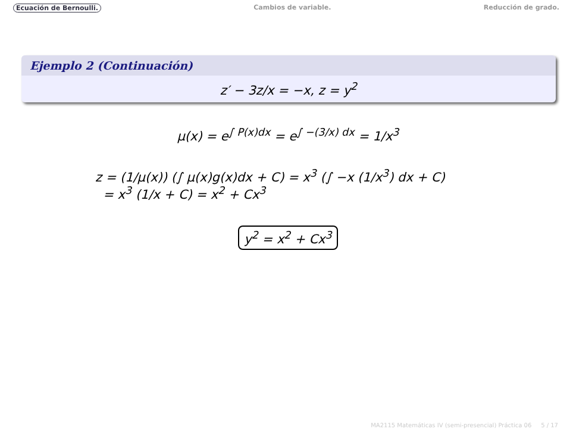Ecuación de Bernoulli. Cambios de variable. Reducción de grado.
Ejemplo 2 (Continuación)
z′ − 3z/x = −x, z = y<sup>2</sup>
μ(x) = e<sup>∫ P(x)dx</sup> = e<sup>∫ −(3/x) dx</sup> = 1/x<sup>3</sup>
z = (1/μ(x)) (∫ μ(x)g(x)dx + C) = x<sup>3</sup> (∫ −x (1/x<sup>3</sup>) dx + C)
= x<sup>3</sup> (1/x + C) = x<sup>2</sup> + Cx<sup>3</sup>
y<sup>2</sup> = x<sup>2</sup> + Cx<sup>3</sup>
MA2115 Matemáticas IV (semi-presencial) Práctica 06 5 / 17